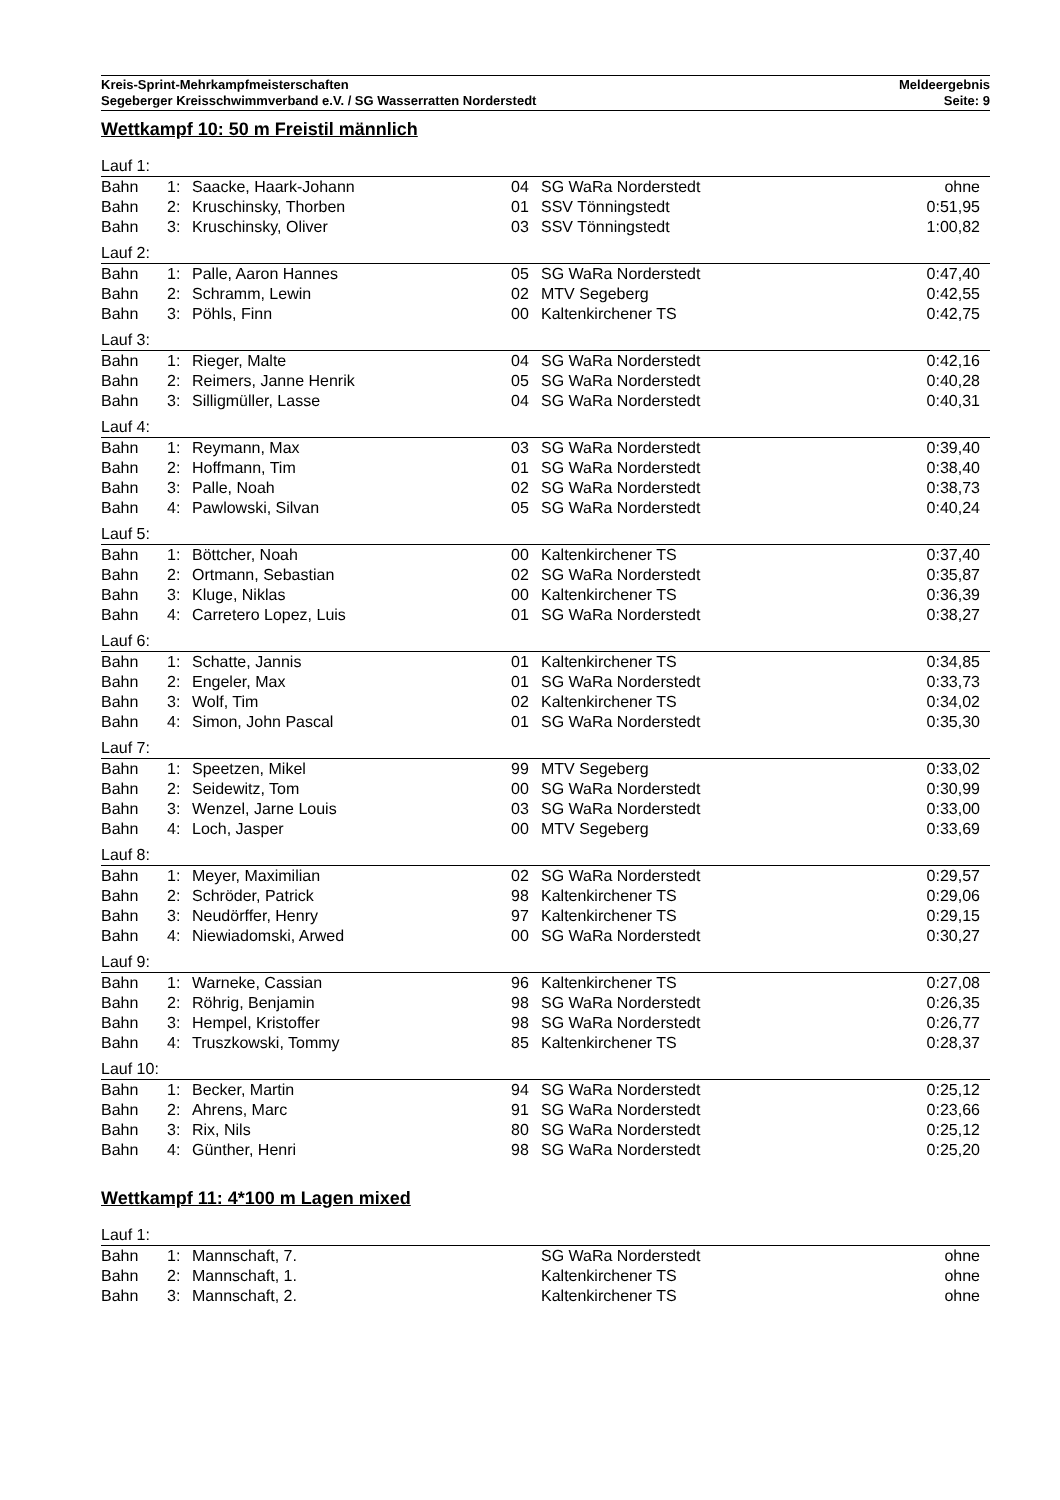Kreis-Sprint-Mehrkampfmeisterschaften
Segeberger Kreisschwimmverband e.V. / SG Wasserratten Norderstedt
Meldeergebnis
Seite: 9
Wettkampf 10: 50 m Freistil männlich
| Lauf 1: | | | | | |
| Bahn | 1: | Saacke, Haark-Johann | 04 | SG WaRa Norderstedt | ohne |
| Bahn | 2: | Kruschinsky, Thorben | 01 | SSV Tönningstedt | 0:51,95 |
| Bahn | 3: | Kruschinsky, Oliver | 03 | SSV Tönningstedt | 1:00,82 |
| Lauf 2: | | | | | |
| Bahn | 1: | Palle, Aaron Hannes | 05 | SG WaRa Norderstedt | 0:47,40 |
| Bahn | 2: | Schramm, Lewin | 02 | MTV Segeberg | 0:42,55 |
| Bahn | 3: | Pöhls, Finn | 00 | Kaltenkirchener TS | 0:42,75 |
| Lauf 3: | | | | | |
| Bahn | 1: | Rieger, Malte | 04 | SG WaRa Norderstedt | 0:42,16 |
| Bahn | 2: | Reimers, Janne Henrik | 05 | SG WaRa Norderstedt | 0:40,28 |
| Bahn | 3: | Silligmüller, Lasse | 04 | SG WaRa Norderstedt | 0:40,31 |
| Lauf 4: | | | | | |
| Bahn | 1: | Reymann, Max | 03 | SG WaRa Norderstedt | 0:39,40 |
| Bahn | 2: | Hoffmann, Tim | 01 | SG WaRa Norderstedt | 0:38,40 |
| Bahn | 3: | Palle, Noah | 02 | SG WaRa Norderstedt | 0:38,73 |
| Bahn | 4: | Pawlowski, Silvan | 05 | SG WaRa Norderstedt | 0:40,24 |
| Lauf 5: | | | | | |
| Bahn | 1: | Böttcher, Noah | 00 | Kaltenkirchener TS | 0:37,40 |
| Bahn | 2: | Ortmann, Sebastian | 02 | SG WaRa Norderstedt | 0:35,87 |
| Bahn | 3: | Kluge, Niklas | 00 | Kaltenkirchener TS | 0:36,39 |
| Bahn | 4: | Carretero Lopez, Luis | 01 | SG WaRa Norderstedt | 0:38,27 |
| Lauf 6: | | | | | |
| Bahn | 1: | Schatte, Jannis | 01 | Kaltenkirchener TS | 0:34,85 |
| Bahn | 2: | Engeler, Max | 01 | SG WaRa Norderstedt | 0:33,73 |
| Bahn | 3: | Wolf, Tim | 02 | Kaltenkirchener TS | 0:34,02 |
| Bahn | 4: | Simon, John Pascal | 01 | SG WaRa Norderstedt | 0:35,30 |
| Lauf 7: | | | | | |
| Bahn | 1: | Speetzen, Mikel | 99 | MTV Segeberg | 0:33,02 |
| Bahn | 2: | Seidewitz, Tom | 00 | SG WaRa Norderstedt | 0:30,99 |
| Bahn | 3: | Wenzel, Jarne Louis | 03 | SG WaRa Norderstedt | 0:33,00 |
| Bahn | 4: | Loch, Jasper | 00 | MTV Segeberg | 0:33,69 |
| Lauf 8: | | | | | |
| Bahn | 1: | Meyer, Maximilian | 02 | SG WaRa Norderstedt | 0:29,57 |
| Bahn | 2: | Schröder, Patrick | 98 | Kaltenkirchener TS | 0:29,06 |
| Bahn | 3: | Neudörffer, Henry | 97 | Kaltenkirchener TS | 0:29,15 |
| Bahn | 4: | Niewiadomski, Arwed | 00 | SG WaRa Norderstedt | 0:30,27 |
| Lauf 9: | | | | | |
| Bahn | 1: | Warneke, Cassian | 96 | Kaltenkirchener TS | 0:27,08 |
| Bahn | 2: | Röhrig, Benjamin | 98 | SG WaRa Norderstedt | 0:26,35 |
| Bahn | 3: | Hempel, Kristoffer | 98 | SG WaRa Norderstedt | 0:26,77 |
| Bahn | 4: | Truszkowski, Tommy | 85 | Kaltenkirchener TS | 0:28,37 |
| Lauf 10: | | | | | |
| Bahn | 1: | Becker, Martin | 94 | SG WaRa Norderstedt | 0:25,12 |
| Bahn | 2: | Ahrens, Marc | 91 | SG WaRa Norderstedt | 0:23,66 |
| Bahn | 3: | Rix, Nils | 80 | SG WaRa Norderstedt | 0:25,12 |
| Bahn | 4: | Günther, Henri | 98 | SG WaRa Norderstedt | 0:25,20 |
Wettkampf 11: 4*100 m Lagen mixed
| Lauf 1: | | | | | |
| Bahn | 1: | Mannschaft, 7. | | SG WaRa Norderstedt | ohne |
| Bahn | 2: | Mannschaft, 1. | | Kaltenkirchener TS | ohne |
| Bahn | 3: | Mannschaft, 2. | | Kaltenkirchener TS | ohne |